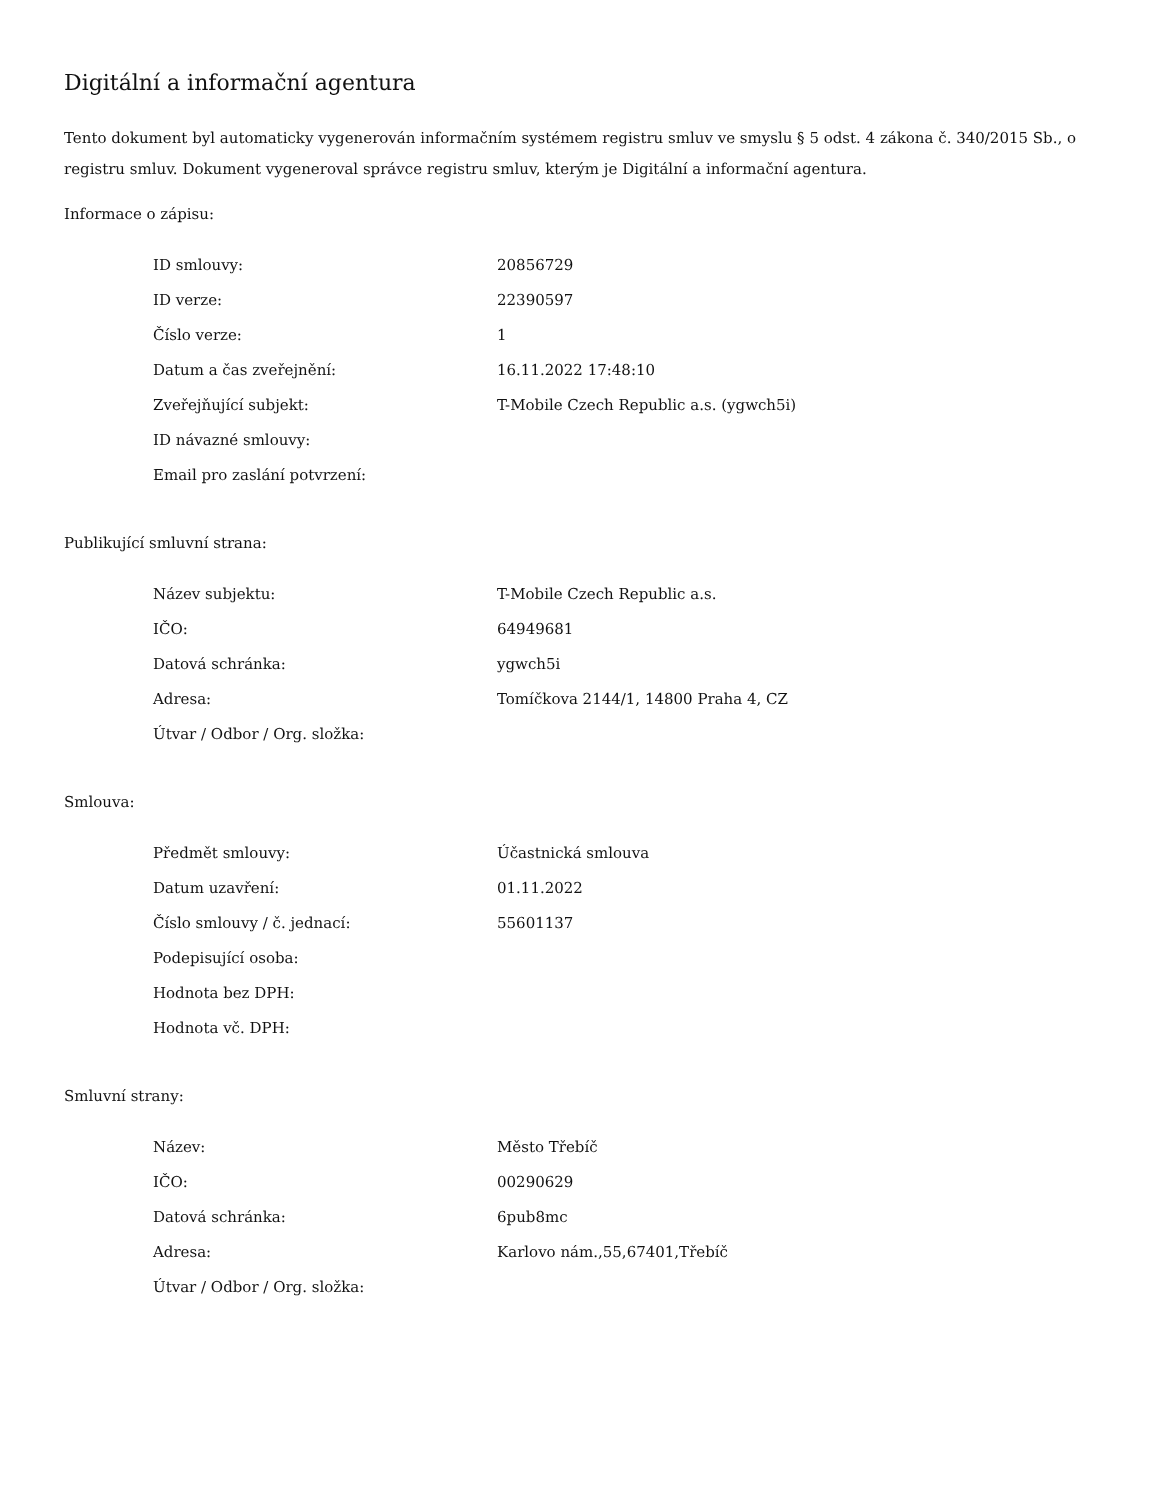Digitální a informační agentura
Tento dokument byl automaticky vygenerován informačním systémem registru smluv ve smyslu § 5 odst. 4 zákona č. 340/2015 Sb., o registru smluv. Dokument vygeneroval správce registru smluv, kterým je Digitální a informační agentura.
Informace o zápisu:
| ID smlouvy: | 20856729 |
| ID verze: | 22390597 |
| Číslo verze: | 1 |
| Datum a čas zveřejnění: | 16.11.2022 17:48:10 |
| Zveřejňující subjekt: | T-Mobile Czech Republic a.s. (ygwch5i) |
| ID návazné smlouvy: | |
| Email pro zaslání potvrzení: | |
Publikující smluvní strana:
| Název subjektu: | T-Mobile Czech Republic a.s. |
| IČO: | 64949681 |
| Datová schránka: | ygwch5i |
| Adresa: | Tomíčkova 2144/1, 14800 Praha 4, CZ |
| Útvar / Odbor / Org. složka: | |
Smlouva:
| Předmět smlouvy: | Účastnická smlouva |
| Datum uzavření: | 01.11.2022 |
| Číslo smlouvy / č. jednací: | 55601137 |
| Podepisující osoba: | |
| Hodnota bez DPH: | |
| Hodnota vč. DPH: | |
Smluvní strany:
| Název: | Město Třebíč |
| IČO: | 00290629 |
| Datová schránka: | 6pub8mc |
| Adresa: | Karlovo nám.,55,67401,Třebíč |
| Útvar / Odbor / Org. složka: | |